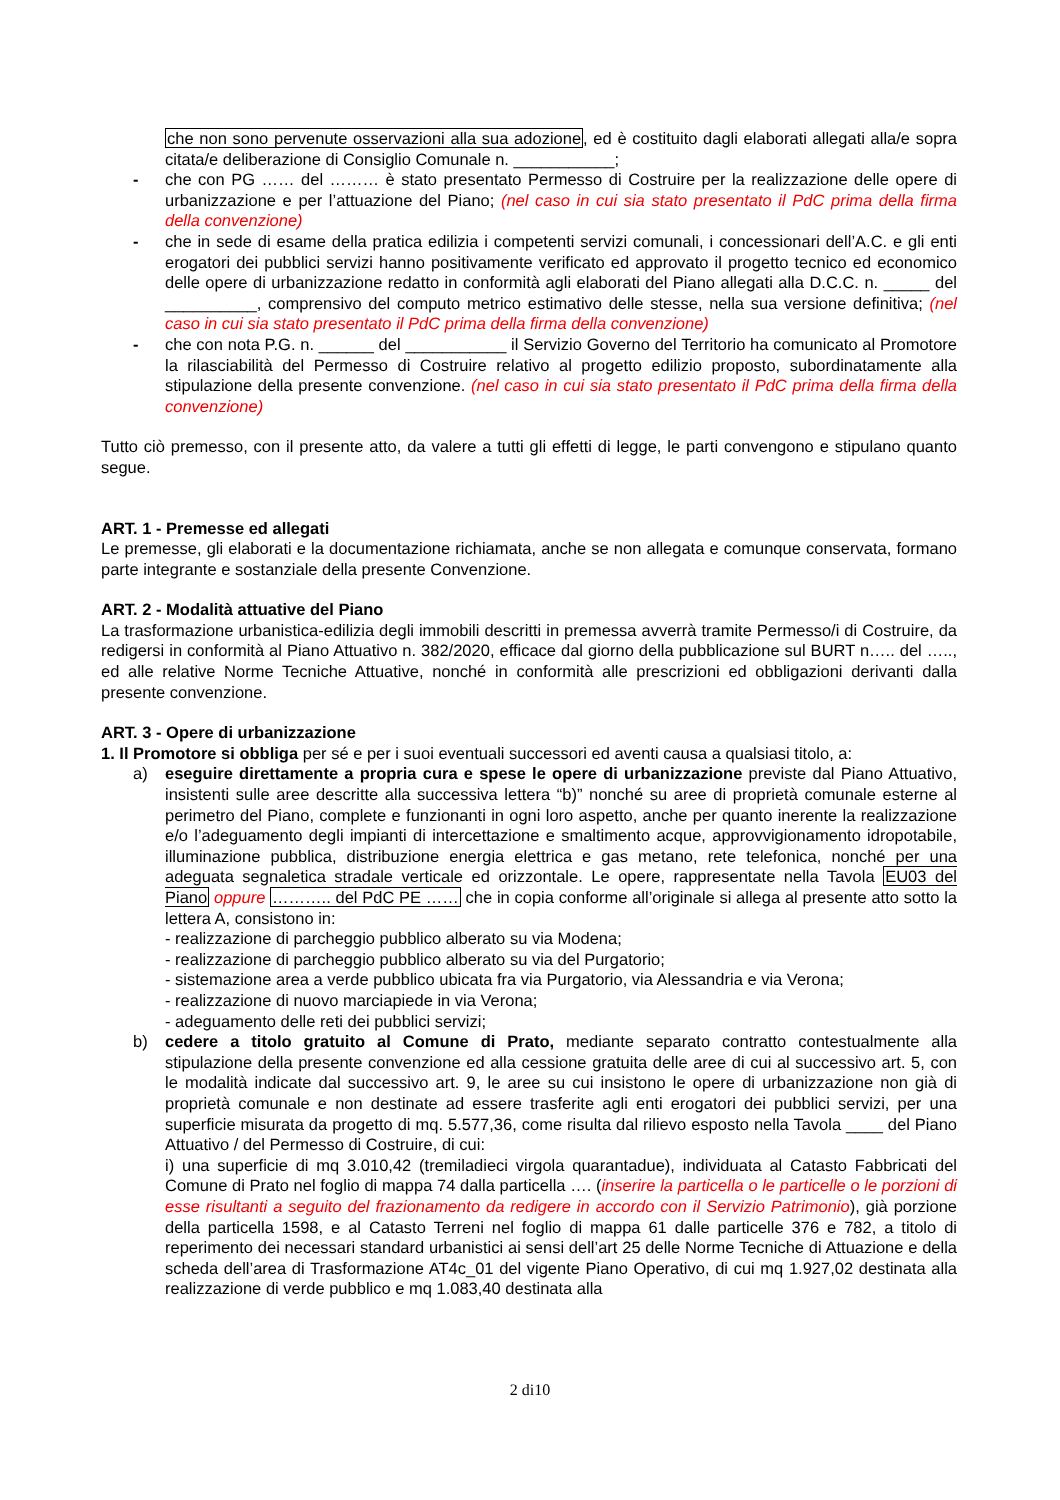che non sono pervenute osservazioni alla sua adozione, ed è costituito dagli elaborati allegati alla/e sopra citata/e deliberazione di Consiglio Comunale n. ___________;
- che con PG …… del ……… è stato presentato Permesso di Costruire per la realizzazione delle opere di urbanizzazione e per l’attuazione del Piano; (nel caso in cui sia stato presentato il PdC prima della firma della convenzione)
- che in sede di esame della pratica edilizia i competenti servizi comunali, i concessionari dell’A.C. e gli enti erogatori dei pubblici servizi hanno positivamente verificato ed approvato il progetto tecnico ed economico delle opere di urbanizzazione redatto in conformità agli elaborati del Piano allegati alla D.C.C. n. _____ del __________, comprensivo del computo metrico estimativo delle stesse, nella sua versione definitiva; (nel caso in cui sia stato presentato il PdC prima della firma della convenzione)
- che con nota P.G. n. ______ del ___________ il Servizio Governo del Territorio ha comunicato al Promotore la rilasciabilità del Permesso di Costruire relativo al progetto edilizio proposto, subordinatamente alla stipulazione della presente convenzione. (nel caso in cui sia stato presentato il PdC prima della firma della convenzione)
Tutto ciò premesso, con il presente atto, da valere a tutti gli effetti di legge, le parti convengono e stipulano quanto segue.
ART. 1 - Premesse ed allegati
Le premesse, gli elaborati e la documentazione richiamata, anche se non allegata e comunque conservata, formano parte integrante e sostanziale della presente Convenzione.
ART. 2 - Modalità attuative del Piano
La trasformazione urbanistica-edilizia degli immobili descritti in premessa avverrà tramite Permesso/i di Costruire, da redigersi in conformità al Piano Attuativo n. 382/2020, efficace dal giorno della pubblicazione sul BURT n….. del ….., ed alle relative Norme Tecniche Attuative, nonché in conformità alle prescrizioni ed obbligazioni derivanti dalla presente convenzione.
ART. 3 - Opere di urbanizzazione
1. Il Promotore si obbliga per sé e per i suoi eventuali successori ed aventi causa a qualsiasi titolo, a:
a) eseguire direttamente a propria cura e spese le opere di urbanizzazione previste dal Piano Attuativo, insistenti sulle aree descritte alla successiva lettera “b)” nonché su aree di proprietà comunale esterne al perimetro del Piano, complete e funzionanti in ogni loro aspetto, anche per quanto inerente la realizzazione e/o l’adeguamento degli impianti di intercettazione e smaltimento acque, approvvigionamento idropotabile, illuminazione pubblica, distribuzione energia elettrica e gas metano, rete telefonica, nonché per una adeguata segnaletica stradale verticale ed orizzontale. Le opere, rappresentate nella Tavola EU03 del Piano oppure ……….. del PdC PE …… che in copia conforme all’originale si allega al presente atto sotto la lettera A, consistono in:
- realizzazione di parcheggio pubblico alberato su via Modena;
- realizzazione di parcheggio pubblico alberato su via del Purgatorio;
- sistemazione area a verde pubblico ubicata fra via Purgatorio, via Alessandria e via Verona;
- realizzazione di nuovo marciapiede in via Verona;
- adeguamento delle reti dei pubblici servizi;
b) cedere a titolo gratuito al Comune di Prato, mediante separato contratto contestualmente alla stipulazione della presente convenzione ed alla cessione gratuita delle aree di cui al successivo art. 5, con le modalità indicate dal successivo art. 9, le aree su cui insistono le opere di urbanizzazione non già di proprietà comunale e non destinate ad essere trasferite agli enti erogatori dei pubblici servizi, per una superficie misurata da progetto di mq. 5.577,36, come risulta dal rilievo esposto nella Tavola ____ del Piano Attuativo / del Permesso di Costruire, di cui:
i) una superficie di mq 3.010,42 (tremiladieci virgola quarantadue), individuata al Catasto Fabbricati del Comune di Prato nel foglio di mappa 74 dalla particella …. (inserire la particella o le particelle o le porzioni di esse risultanti a seguito del frazionamento da redigere in accordo con il Servizio Patrimonio), già porzione della particella 1598, e al Catasto Terreni nel foglio di mappa 61 dalle particelle 376 e 782, a titolo di reperimento dei necessari standard urbanistici ai sensi dell’art 25 delle Norme Tecniche di Attuazione e della scheda dell’area di Trasformazione AT4c_01 del vigente Piano Operativo, di cui mq 1.927,02 destinata alla realizzazione di verde pubblico e mq 1.083,40 destinata alla
2 di10